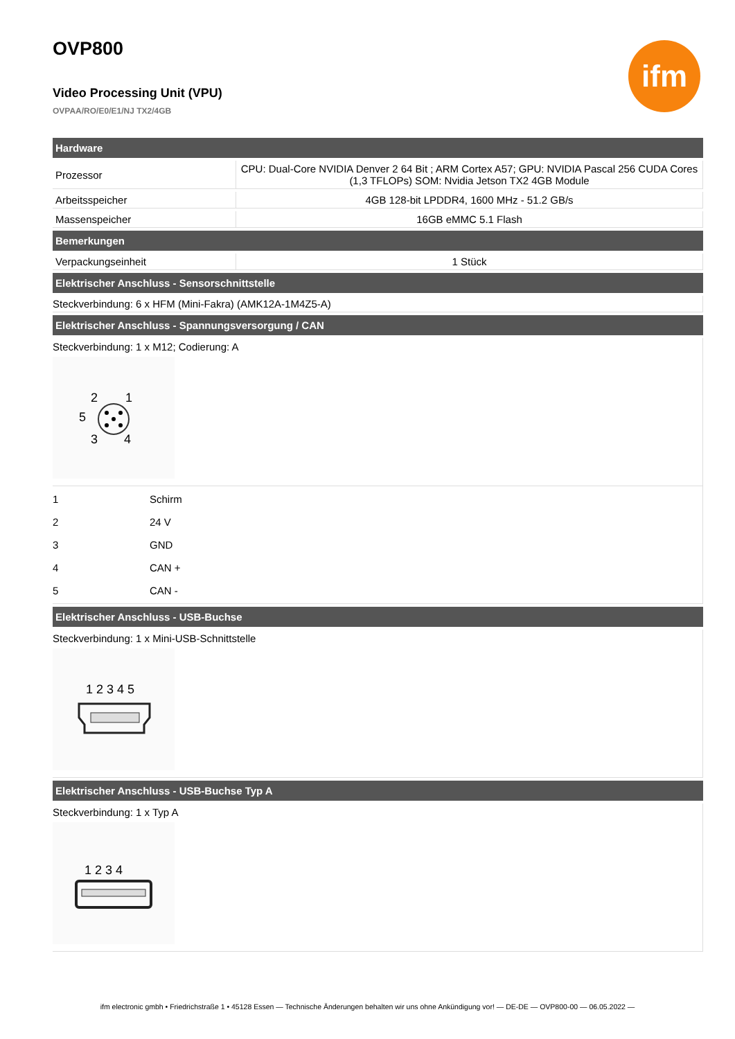ifm
OVP800
Video Processing Unit (VPU)
OVPAA/RO/E0/E1/NJ TX2/4GB
| Hardware | |
| --- | --- |
| Prozessor | CPU: Dual-Core NVIDIA Denver 2 64 Bit ; ARM Cortex A57; GPU: NVIDIA Pascal 256 CUDA Cores (1,3 TFLOPs) SOM: Nvidia Jetson TX2 4GB Module |
| Arbeitsspeicher | 4GB 128-bit LPDDR4, 1600 MHz - 51.2 GB/s |
| Massenspeicher | 16GB eMMC 5.1 Flash |
| Bemerkungen | |
| Verpackungseinheit | 1 Stück |
| Elektrischer Anschluss - Sensorschnittstelle | |
| Steckverbindung: 6 x HFM (Mini-Fakra) (AMK12A-1M4Z5-A) | |
| Elektrischer Anschluss - Spannungsversorgung / CAN | |
Steckverbindung: 1 x M12; Codierung: A
2
1
5
3
4
| 1 | Schirm |
| 2 | 24 V |
| 3 | GND |
| 4 | CAN + |
| 5 | CAN - |
| Elektrischer Anschluss - USB-Buchse |
| --- |
Steckverbindung: 1 x Mini-USB-Schnittstelle
1 2 3 4 5
| Elektrischer Anschluss - USB-Buchse Typ A |
| --- |
Steckverbindung: 1 x Typ A
1 2 3 4
ifm electronic gmbh • Friedrichstraße 1 • 45128 Essen — Technische Änderungen behalten wir uns ohne Ankündigung vor! — DE-DE — OVP800-00 — 06.05.2022 —